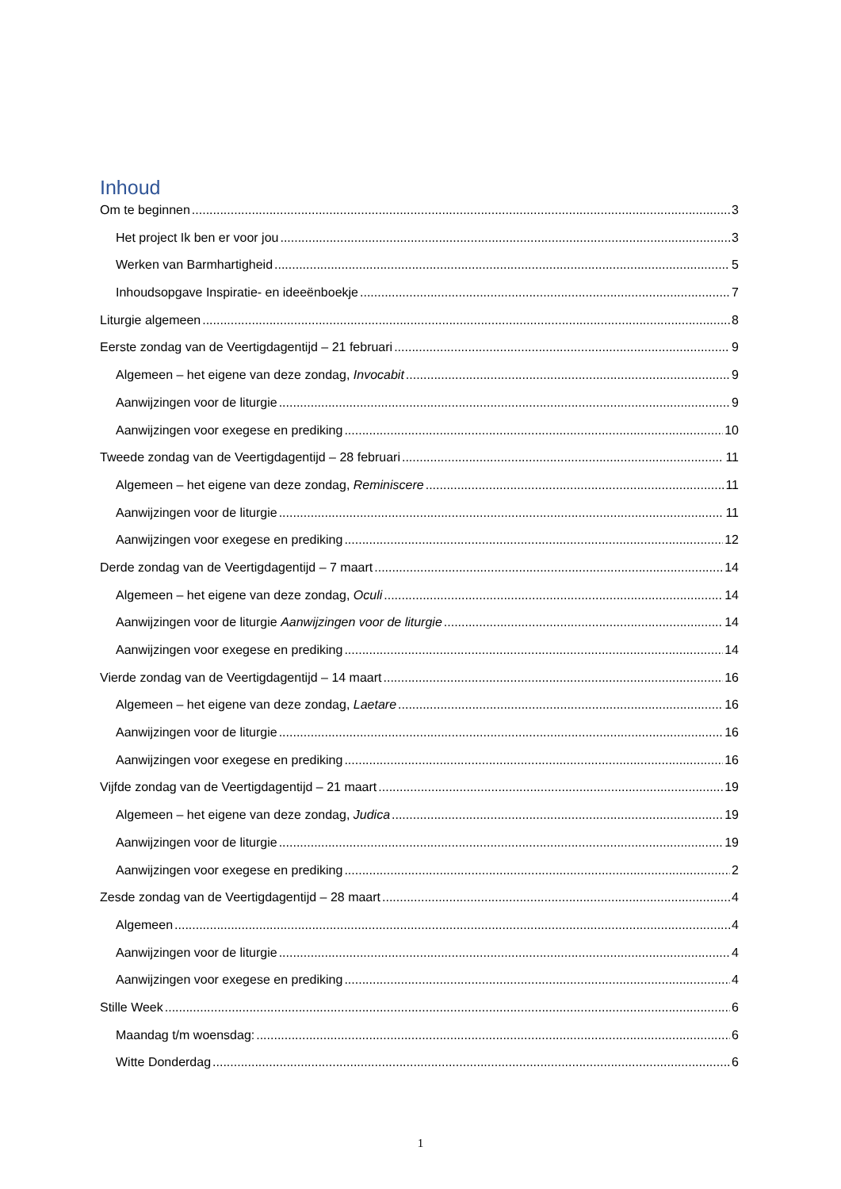Inhoud
Om te beginnen 3
Het project Ik ben er voor jou 3
Werken van Barmhartigheid 5
Inhoudsopgave Inspiratie- en ideeënboekje 7
Liturgie algemeen 8
Eerste zondag van de Veertigdagentijd – 21 februari 9
Algemeen – het eigene van deze zondag, Invocabit 9
Aanwijzingen voor de liturgie 9
Aanwijzingen voor exegese en prediking 10
Tweede zondag van de Veertigdagentijd – 28 februari 11
Algemeen – het eigene van deze zondag, Reminiscere 11
Aanwijzingen voor de liturgie 11
Aanwijzingen voor exegese en prediking 12
Derde zondag van de Veertigdagentijd – 7 maart 14
Algemeen – het eigene van deze zondag, Oculi 14
Aanwijzingen voor de liturgie Aanwijzingen voor de liturgie 14
Aanwijzingen voor exegese en prediking 14
Vierde zondag van de Veertigdagentijd – 14 maart 16
Algemeen – het eigene van deze zondag, Laetare 16
Aanwijzingen voor de liturgie 16
Aanwijzingen voor exegese en prediking 16
Vijfde zondag van de Veertigdagentijd – 21 maart 19
Algemeen – het eigene van deze zondag, Judica 19
Aanwijzingen voor de liturgie 19
Aanwijzingen voor exegese en prediking 2
Zesde zondag van de Veertigdagentijd – 28 maart 4
Algemeen 4
Aanwijzingen voor de liturgie 4
Aanwijzingen voor exegese en prediking 4
Stille Week 6
Maandag t/m woensdag: 6
Witte Donderdag 6
1